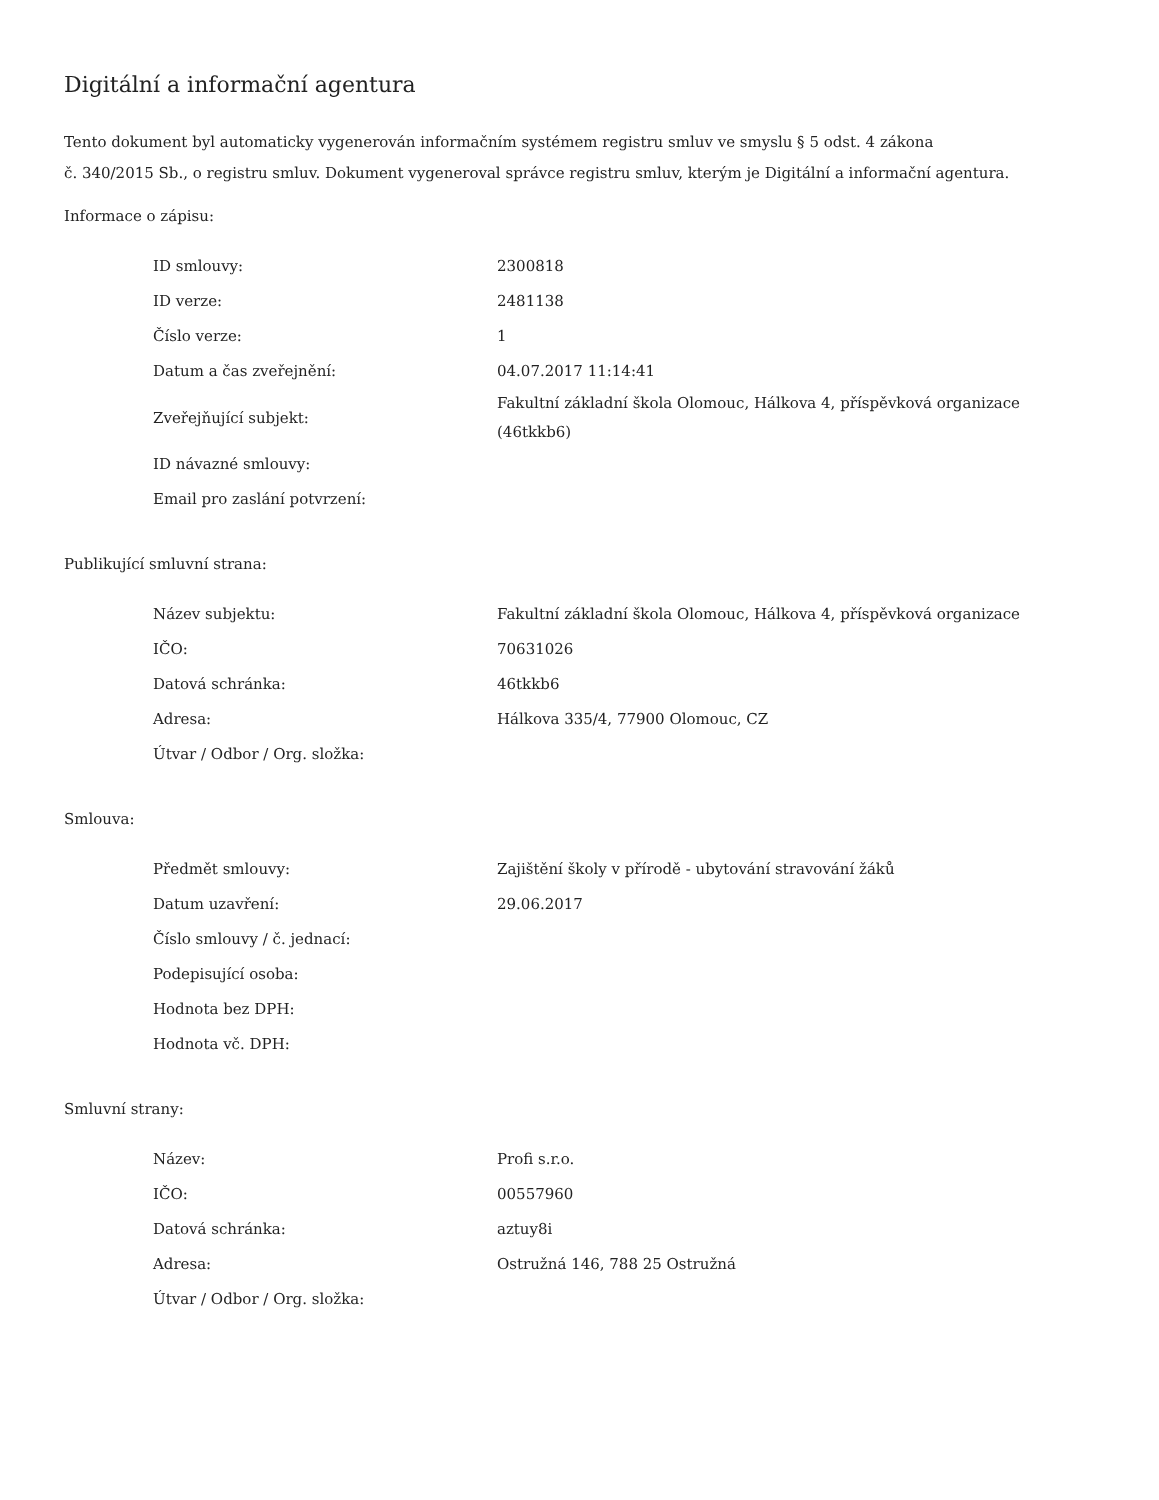Digitální a informační agentura
Tento dokument byl automaticky vygenerován informačním systémem registru smluv ve smyslu § 5 odst. 4 zákona
č. 340/2015 Sb., o registru smluv. Dokument vygeneroval správce registru smluv, kterým je Digitální a informační agentura.
Informace o zápisu:
| ID smlouvy: | 2300818 |
| ID verze: | 2481138 |
| Číslo verze: | 1 |
| Datum a čas zveřejnění: | 04.07.2017 11:14:41 |
| Zveřejňující subjekt: | Fakultní základní škola Olomouc, Hálkova 4, příspěvková organizace (46tkkb6) |
| ID návazné smlouvy: | |
| Email pro zaslání potvrzení: | |
Publikující smluvní strana:
| Název subjektu: | Fakultní základní škola Olomouc, Hálkova 4, příspěvková organizace |
| IČO: | 70631026 |
| Datová schránka: | 46tkkb6 |
| Adresa: | Hálkova 335/4, 77900 Olomouc, CZ |
| Útvar / Odbor / Org. složka: | |
Smlouva:
| Předmět smlouvy: | Zajištění školy v přírodě - ubytování stravování žáků |
| Datum uzavření: | 29.06.2017 |
| Číslo smlouvy / č. jednací: | |
| Podepisující osoba: | |
| Hodnota bez DPH: | |
| Hodnota vč. DPH: | |
Smluvní strany:
| Název: | Profi s.r.o. |
| IČO: | 00557960 |
| Datová schránka: | aztuy8i |
| Adresa: | Ostružná 146, 788 25 Ostružná |
| Útvar / Odbor / Org. složka: | |